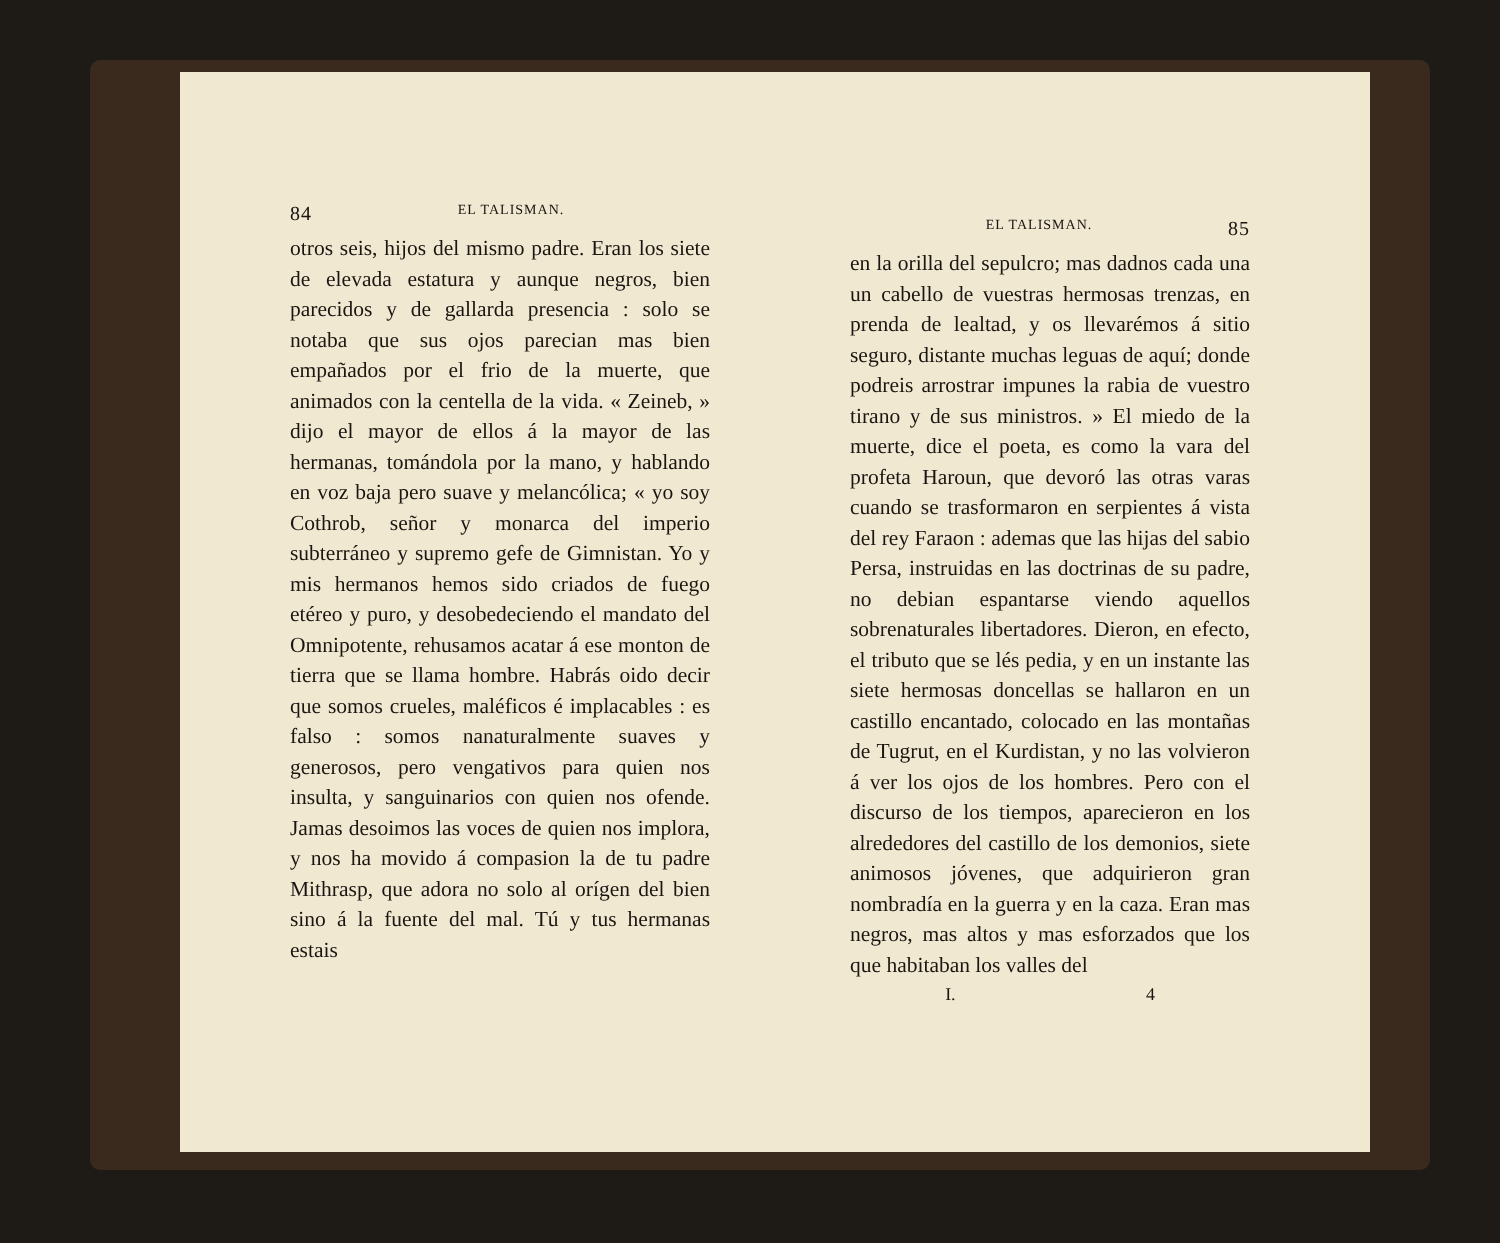84 EL TALISMAN.
otros seis, hijos del mismo padre. Eran los siete de elevada estatura y aunque negros, bien parecidos y de gallarda presencia : solo se notaba que sus ojos parecian mas bien empañados por el frio de la muerte, que animados con la centella de la vida. « Zeineb, » dijo el mayor de ellos á la mayor de las hermanas, tomándola por la mano, y hablando en voz baja pero suave y melancólica; « yo soy Cothrob, señor y monarca del imperio subterráneo y supremo gefe de Gimnistan. Yo y mis hermanos hemos sido criados de fuego etéreo y puro, y desobedeciendo el mandato del Omnipotente, rehusamos acatar á ese monton de tierra que se llama hombre. Habrás oido decir que somos crueles, maléficos é implacables : es falso : somos nanaturalmente suaves y generosos, pero vengativos para quien nos insulta, y sanguinarios con quien nos ofende. Jamas desoimos las voces de quien nos implora, y nos ha movido á compasion la de tu padre Mithrasp, que adora no solo al orígen del bien sino á la fuente del mal. Tú y tus hermanas estais
EL TALISMAN. 85
en la orilla del sepulcro; mas dadnos cada una un cabello de vuestras hermosas trenzas, en prenda de lealtad, y os llevarémos á sitio seguro, distante muchas leguas de aquí; donde podreis arrostrar impunes la rabia de vuestro tirano y de sus ministros. » El miedo de la muerte, dice el poeta, es como la vara del profeta Haroun, que devoró las otras varas cuando se trasformaron en serpientes á vista del rey Faraon : ademas que las hijas del sabio Persa, instruidas en las doctrinas de su padre, no debian espantarse viendo aquellos sobrenaturales libertadores. Dieron, en efecto, el tributo que se lés pedia, y en un instante las siete hermosas doncellas se hallaron en un castillo encantado, colocado en las montañas de Tugrut, en el Kurdistan, y no las volvieron á ver los ojos de los hombres. Pero con el discurso de los tiempos, aparecieron en los alrededores del castillo de los demonios, siete animosos jóvenes, que adquirieron gran nombradía en la guerra y en la caza. Eran mas negros, mas altos y mas esforzados que los que habitaban los valles del
I. 4